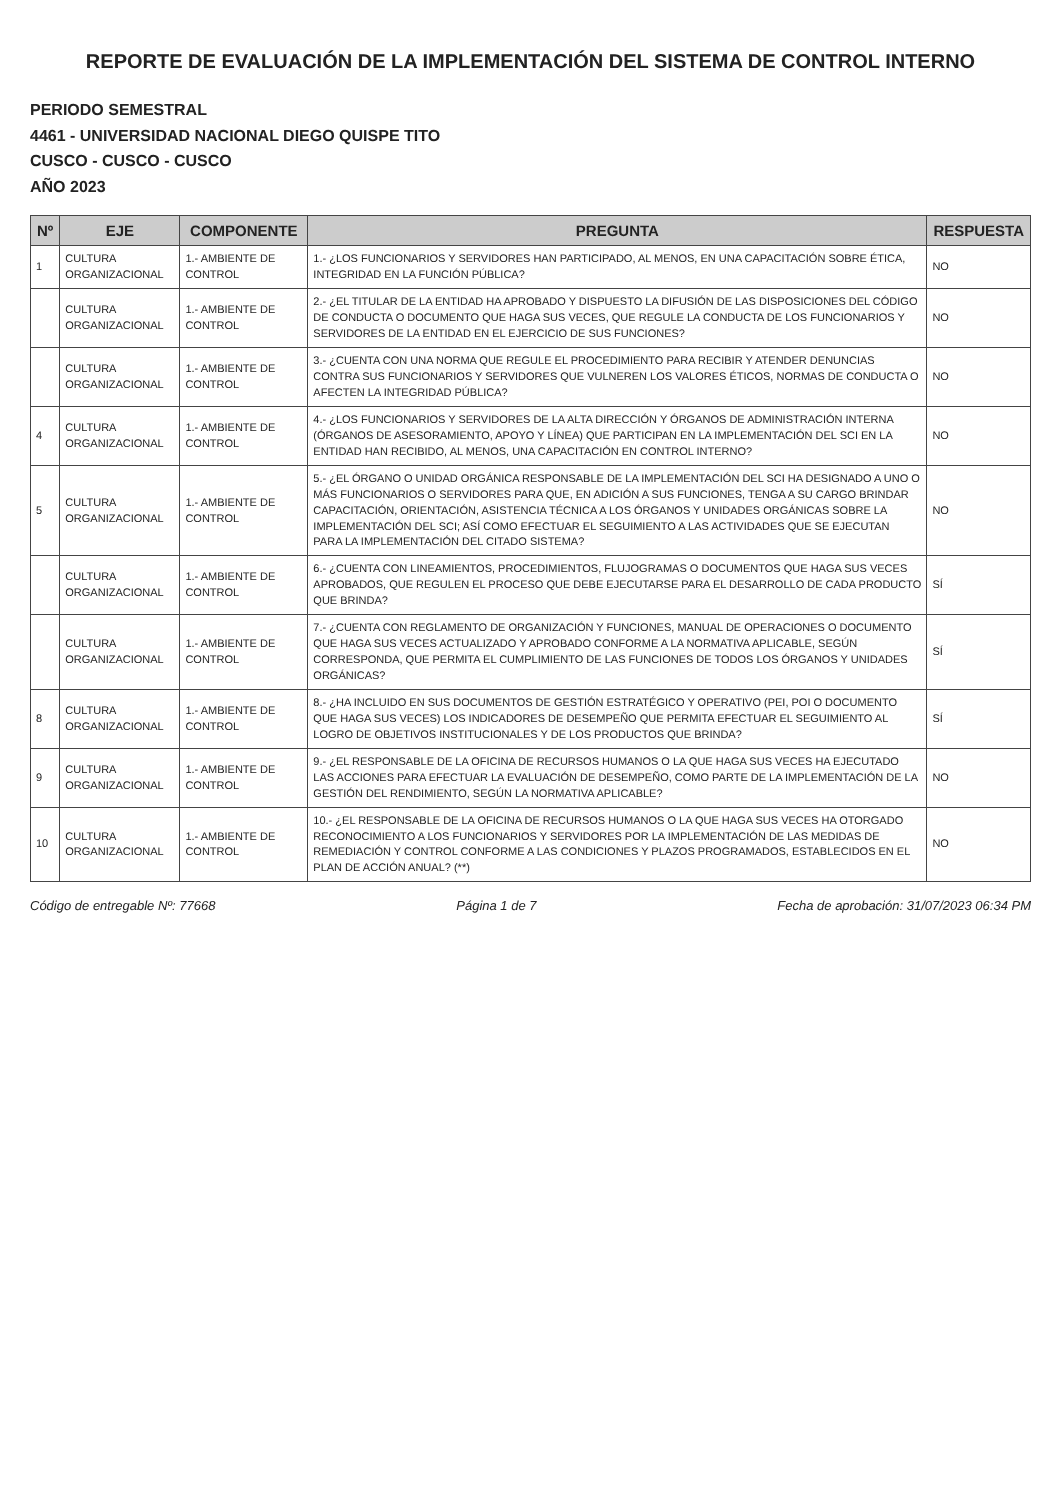REPORTE DE EVALUACIÓN DE LA IMPLEMENTACIÓN DEL SISTEMA DE CONTROL INTERNO
PERIODO SEMESTRAL
4461 - UNIVERSIDAD NACIONAL DIEGO QUISPE TITO
CUSCO - CUSCO - CUSCO
AÑO 2023
| Nº | EJE | COMPONENTE | PREGUNTA | RESPUESTA |
| --- | --- | --- | --- | --- |
| 1 | CULTURA ORGANIZACIONAL | 1.- AMBIENTE DE CONTROL | 1.- ¿LOS FUNCIONARIOS Y SERVIDORES HAN PARTICIPADO, AL MENOS, EN UNA CAPACITACIÓN SOBRE ÉTICA, INTEGRIDAD EN LA FUNCIÓN PÚBLICA? | NO |
| | CULTURA ORGANIZACIONAL | 1.- AMBIENTE DE CONTROL | 2.- ¿EL TITULAR DE LA ENTIDAD HA APROBADO Y DISPUESTO LA DIFUSIÓN DE LAS DISPOSICIONES DEL CÓDIGO DE CONDUCTA O DOCUMENTO QUE HAGA SUS VECES, QUE REGULE LA CONDUCTA DE LOS FUNCIONARIOS Y SERVIDORES DE LA ENTIDAD EN EL EJERCICIO DE SUS FUNCIONES? | NO |
| | CULTURA ORGANIZACIONAL | 1.- AMBIENTE DE CONTROL | 3.- ¿CUENTA CON UNA NORMA QUE REGULE EL PROCEDIMIENTO PARA RECIBIR Y ATENDER DENUNCIAS CONTRA SUS FUNCIONARIOS Y SERVIDORES QUE VULNEREN LOS VALORES ÉTICOS, NORMAS DE CONDUCTA O AFECTEN LA INTEGRIDAD PÚBLICA? | NO |
| 4 | CULTURA ORGANIZACIONAL | 1.- AMBIENTE DE CONTROL | 4.- ¿LOS FUNCIONARIOS Y SERVIDORES DE LA ALTA DIRECCIÓN Y ÓRGANOS DE ADMINISTRACIÓN INTERNA (ÓRGANOS DE ASESORAMIENTO, APOYO Y LÍNEA) QUE PARTICIPAN EN LA IMPLEMENTACIÓN DEL SCI EN LA ENTIDAD HAN RECIBIDO, AL MENOS, UNA CAPACITACIÓN EN CONTROL INTERNO? | NO |
| 5 | CULTURA ORGANIZACIONAL | 1.- AMBIENTE DE CONTROL | 5.- ¿EL ÓRGANO O UNIDAD ORGÁNICA RESPONSABLE DE LA IMPLEMENTACIÓN DEL SCI HA DESIGNADO A UNO O MÁS FUNCIONARIOS O SERVIDORES PARA QUE, EN ADICIÓN A SUS FUNCIONES, TENGA A SU CARGO BRINDAR CAPACITACIÓN, ORIENTACIÓN, ASISTENCIA TÉCNICA A LOS ÓRGANOS Y UNIDADES ORGÁNICAS SOBRE LA IMPLEMENTACIÓN DEL SCI; ASÍ COMO EFECTUAR EL SEGUIMIENTO A LAS ACTIVIDADES QUE SE EJECUTAN PARA LA IMPLEMENTACIÓN DEL CITADO SISTEMA? | NO |
| | CULTURA ORGANIZACIONAL | 1.- AMBIENTE DE CONTROL | 6.- ¿CUENTA CON LINEAMIENTOS, PROCEDIMIENTOS, FLUJOGRAMAS O DOCUMENTOS QUE HAGA SUS VECES APROBADOS, QUE REGULEN EL PROCESO QUE DEBE EJECUTARSE PARA EL DESARROLLO DE CADA PRODUCTO QUE BRINDA? | SÍ |
| | CULTURA ORGANIZACIONAL | 1.- AMBIENTE DE CONTROL | 7.- ¿CUENTA CON REGLAMENTO DE ORGANIZACIÓN Y FUNCIONES, MANUAL DE OPERACIONES O DOCUMENTO QUE HAGA SUS VECES ACTUALIZADO Y APROBADO CONFORME A LA NORMATIVA APLICABLE, SEGÚN CORRESPONDA, QUE PERMITA EL CUMPLIMIENTO DE LAS FUNCIONES DE TODOS LOS ÓRGANOS Y UNIDADES ORGÁNICAS? | SÍ |
| 8 | CULTURA ORGANIZACIONAL | 1.- AMBIENTE DE CONTROL | 8.- ¿HA INCLUIDO EN SUS DOCUMENTOS DE GESTIÓN ESTRATÉGICO Y OPERATIVO (PEI, POI O DOCUMENTO QUE HAGA SUS VECES) LOS INDICADORES DE DESEMPEÑO QUE PERMITA EFECTUAR EL SEGUIMIENTO AL LOGRO DE OBJETIVOS INSTITUCIONALES Y DE LOS PRODUCTOS QUE BRINDA? | SÍ |
| 9 | CULTURA ORGANIZACIONAL | 1.- AMBIENTE DE CONTROL | 9.- ¿EL RESPONSABLE DE LA OFICINA DE RECURSOS HUMANOS O LA QUE HAGA SUS VECES HA EJECUTADO LAS ACCIONES PARA EFECTUAR LA EVALUACIÓN DE DESEMPEÑO, COMO PARTE DE LA IMPLEMENTACIÓN DE LA GESTIÓN DEL RENDIMIENTO, SEGÚN LA NORMATIVA APLICABLE? | NO |
| 10 | CULTURA ORGANIZACIONAL | 1.- AMBIENTE DE CONTROL | 10.- ¿EL RESPONSABLE DE LA OFICINA DE RECURSOS HUMANOS O LA QUE HAGA SUS VECES HA OTORGADO RECONOCIMIENTO A LOS FUNCIONARIOS Y SERVIDORES POR LA IMPLEMENTACIÓN DE LAS MEDIDAS DE REMEDIACIÓN Y CONTROL CONFORME A LAS CONDICIONES Y PLAZOS PROGRAMADOS, ESTABLECIDOS EN EL PLAN DE ACCIÓN ANUAL? (**) | NO |
Código de entregable Nº: 77668 Página 1 de 7 Fecha de aprobación: 31/07/2023 06:34 PM